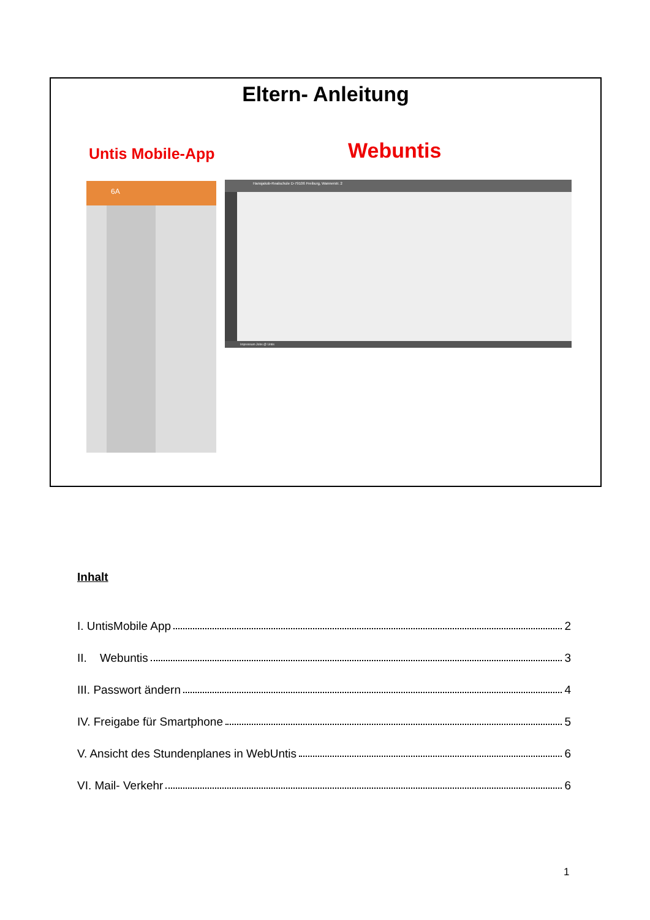Eltern- Anleitung
Untis Mobile-App Webuntis
6A
Hansjakob-Realschule D-79106 Freiburg, Wannerstr. 2
Impressum Jobs @ Untis
Inhalt
I. UntisMobile App 2
II. Webuntis 3
III. Passwort ändern 4
IV. Freigabe für Smartphone 5
V. Ansicht des Stundenplanes in WebUntis 6
VI. Mail- Verkehr 6
1